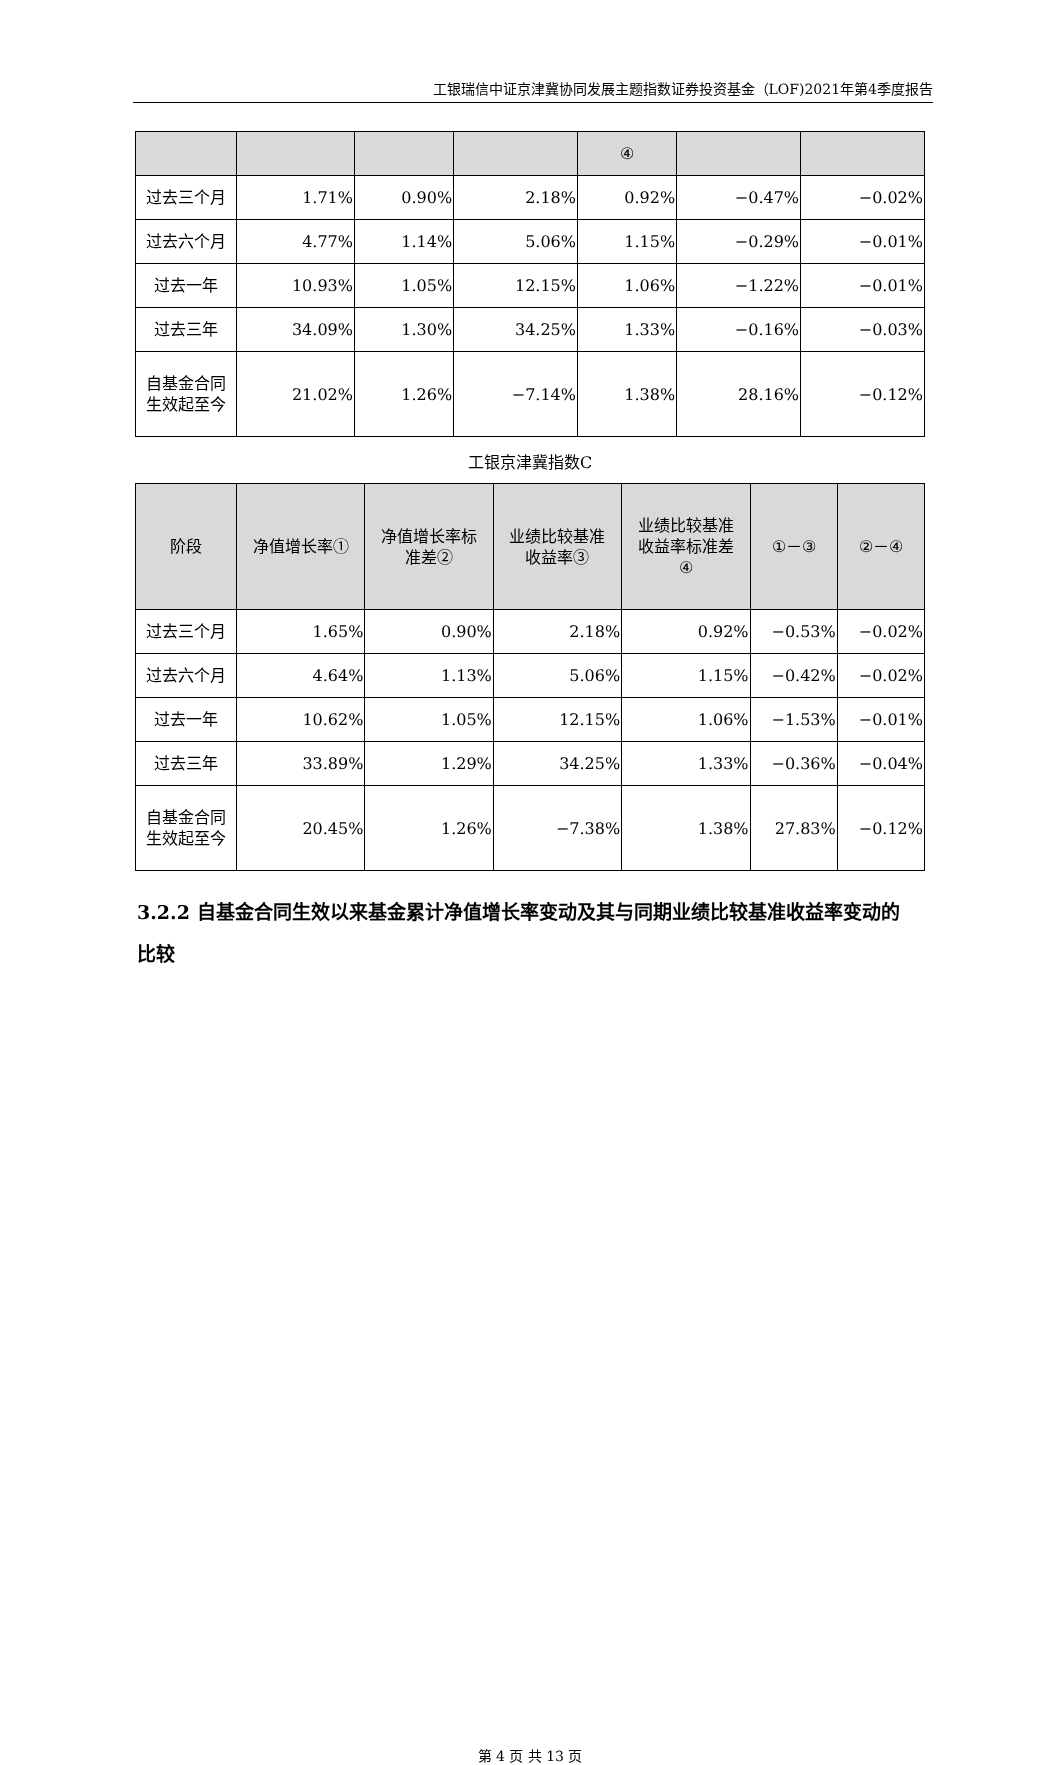工银瑞信中证京津冀协同发展主题指数证券投资基金（LOF)2021年第4季度报告
| | | | | ④ | | |
| --- | --- | --- | --- | --- | --- | --- |
| 过去三个月 | 1.71% | 0.90% | 2.18% | 0.92% | −0.47% | −0.02% |
| 过去六个月 | 4.77% | 1.14% | 5.06% | 1.15% | −0.29% | −0.01% |
| 过去一年 | 10.93% | 1.05% | 12.15% | 1.06% | −1.22% | −0.01% |
| 过去三年 | 34.09% | 1.30% | 34.25% | 1.33% | −0.16% | −0.03% |
| 自基金合同 生效起至今 | 21.02% | 1.26% | −7.14% | 1.38% | 28.16% | −0.12% |
工银京津冀指数C
| 阶段 | 净值增长率① | 净值增长率标 准差② | 业绩比较基准 收益率③ | 业绩比较基准 收益率标准差 ④ | ①－③ | ②－④ |
| --- | --- | --- | --- | --- | --- | --- |
| 过去三个月 | 1.65% | 0.90% | 2.18% | 0.92% | −0.53% | −0.02% |
| 过去六个月 | 4.64% | 1.13% | 5.06% | 1.15% | −0.42% | −0.02% |
| 过去一年 | 10.62% | 1.05% | 12.15% | 1.06% | −1.53% | −0.01% |
| 过去三年 | 33.89% | 1.29% | 34.25% | 1.33% | −0.36% | −0.04% |
| 自基金合同 生效起至今 | 20.45% | 1.26% | −7.38% | 1.38% | 27.83% | −0.12% |
3.2.2 自基金合同生效以来基金累计净值增长率变动及其与同期业绩比较基准收益率变动的比较
第 4 页 共 13 页